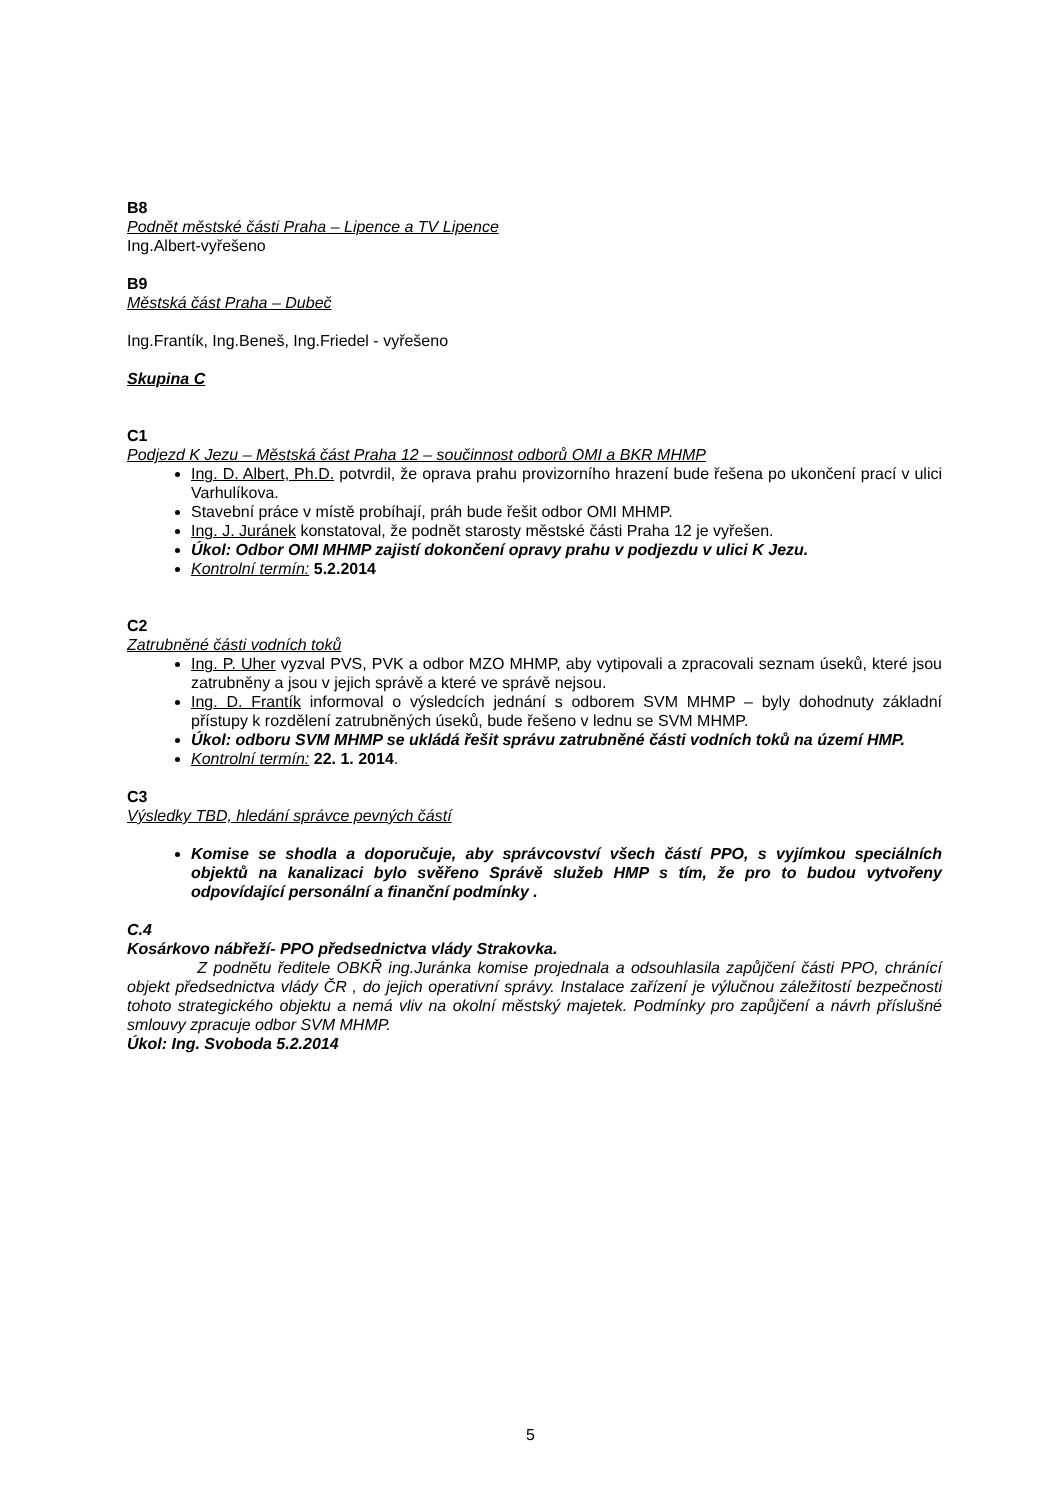B8
Podnět městské části Praha – Lipence a TV Lipence
Ing.Albert-vyřešeno
B9
Městská část Praha – Dubeč
Ing.Frantík, Ing.Beneš, Ing.Friedel - vyřešeno
Skupina C
C1
Podjezd K Jezu – Městská část Praha 12 – součinnost odborů OMI a BKR MHMP
Ing. D. Albert, Ph.D. potvrdil, že oprava prahu provizorního hrazení bude řešena po ukončení prací v ulici Varhulíkova.
Stavební práce v místě probíhají, práh bude řešit odbor OMI MHMP.
Ing. J. Juránek konstatoval, že podnět starosty městské části Praha 12 je vyřešen.
Úkol: Odbor OMI MHMP zajistí dokončení opravy prahu v podjezdu v ulici K Jezu.
Kontrolní termín: 5.2.2014
C2
Zatrubněné části vodních toků
Ing. P. Uher vyzval PVS, PVK a odbor MZO MHMP, aby vytipovali a zpracovali seznam úseků, které jsou zatrubněny a jsou v jejich správě a které ve správě nejsou.
Ing. D. Frantík informoval o výsledcích jednání s odborem SVM MHMP – byly dohodnuty základní přístupy k rozdělení zatrubněných úseků, bude řešeno v lednu se SVM MHMP.
Úkol: odboru SVM MHMP se ukládá řešit správu zatrubněné části vodních toků na území HMP.
Kontrolní termín: 22. 1. 2014.
C3
Výsledky TBD, hledání správce pevných částí
Komise se shodla a doporučuje, aby správcovství všech částí PPO, s vyjímkou speciálních objektů na kanalizaci bylo svěřeno Správě služeb HMP s tím, že pro to budou vytvořeny odpovídající personální a finanční podmínky .
C.4
Kosárkovo nábřeží- PPO předsednictva vlády Strakovka.
Z podnětu ředitele OBKŘ ing.Juránka komise projednala a odsouhlasila zapůjčení části PPO, chránící objekt předsednictva vlády ČR , do jejich operativní správy. Instalace zařízení je výlučnou záležitostí bezpečnosti tohoto strategického objektu a nemá vliv na okolní městský majetek. Podmínky pro zapůjčení a návrh příslušné smlouvy zpracuje odbor SVM MHMP.
Úkol: Ing. Svoboda 5.2.2014
5